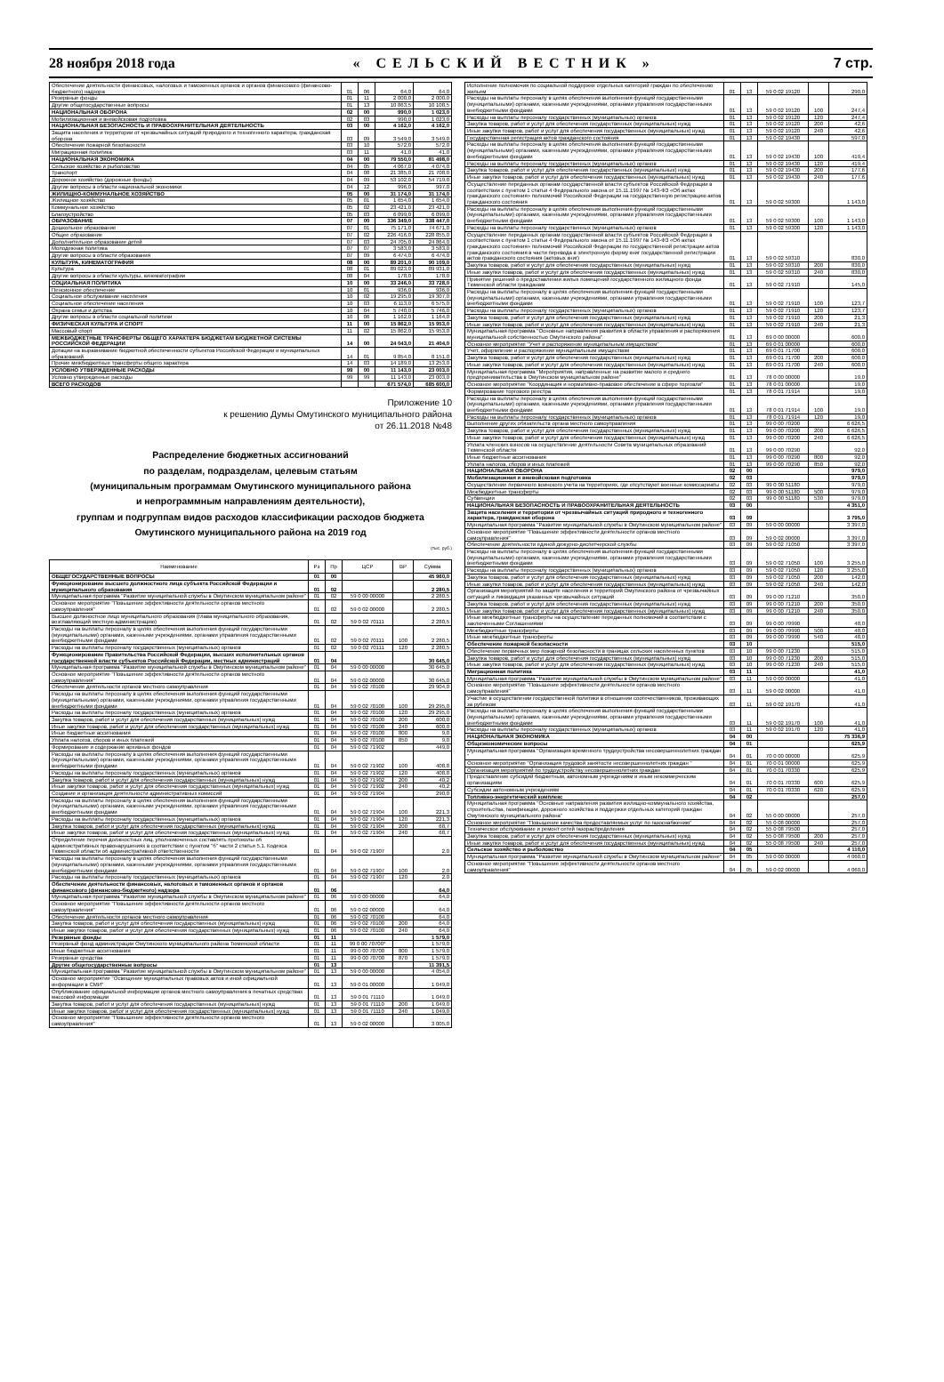28 ноября 2018 года « СЕЛЬСКИЙ ВЕСТНИК » 7 стр.
| Обеспечение деятельности финансовых, налоговых и таможенных органов и органов финансового (финансово-бюджетного) надзора | 01 | 06 | 64,0 | 64,0 |
| Резервные фонды | 01 | 11 | 2 000,0 | 2 000,0 |
| Другие общегосударственные вопросы | 01 | 13 | 10 863,5 | 10 108,5 |
| НАЦИОНАЛЬНАЯ ОБОРОНА | 02 | 00 | 990,0 | 1 023,0 |
| Мобилизационная и вневойсковая подготовка | 02 | 03 | 990,0 | 1 023,0 |
| НАЦИОНАЛЬНАЯ БЕЗОПАСНОСТЬ И ПРАВООХРАНИТЕЛЬНАЯ ДЕЯТЕЛЬНОСТЬ | 03 | 00 | 4 162,0 | 4 162,0 |
| Защита населения и территории от чрезвычайных ситуаций природного и техногенного характера, гражданская оборона | 03 | 09 | 3 549,0 | 3 549,0 |
| Обеспечение пожарной безопасности | 03 | 10 | 572,0 | 572,0 |
| Миграционная политика | 03 | 11 | 41,0 | 41,0 |
| НАЦИОНАЛЬНАЯ ЭКОНОМИКА | 04 | 00 | 79 550,0 | 81 498,0 |
| Сельское хозяйство и рыболовство | 04 | 05 | 4 067,0 | 4 074,0 |
| Транспорт | 04 | 08 | 21 385,0 | 21 708,0 |
| Дорожное хозяйство (дорожные фонды) | 04 | 09 | 53 102,0 | 54 719,0 |
| Другие вопросы в области национальной экономики | 04 | 12 | 996,0 | 997,0 |
| ЖИЛИЩНО-КОММУНАЛЬНОЕ ХОЗЯЙСТВО | 05 | 00 | 31 174,0 | 31 174,0 |
| Жилищное хозяйство | 05 | 01 | 1 654,0 | 1 654,0 |
| Коммунальное хозяйство | 05 | 02 | 23 421,0 | 23 421,0 |
| Благоустройство | 05 | 03 | 6 099,0 | 6 099,0 |
| ОБРАЗОВАНИЕ | 07 | 00 | 336 349,0 | 338 447,0 |
| Дошкольное образование | 07 | 01 | 75 171,0 | 74 671,0 |
| Общее образование | 07 | 02 | 226 416,0 | 228 855,0 |
| Дополнительное образование детей | 07 | 03 | 24 705,0 | 24 864,0 |
| Молодежная политика | 07 | 07 | 3 583,0 | 3 583,0 |
| Другие вопросы в области образования | 07 | 09 | 6 474,0 | 6 474,0 |
| КУЛЬТУРА, КИНЕМАТОГРАФИЯ | 08 | 00 | 89 201,0 | 90 109,0 |
| Культура | 08 | 01 | 89 023,0 | 89 931,0 |
| Другие вопросы в области культуры, кинематографии | 08 | 04 | 178,0 | 178,0 |
| СОЦИАЛЬНАЯ ПОЛИТИКА | 10 | 00 | 33 246,0 | 33 728,0 |
| Пенсионное обеспечение | 10 | 01 | 936,0 | 936,0 |
| Социальное обслуживание населения | 10 | 02 | 19 295,0 | 19 307,0 |
| Социальное обеспечение населения | 10 | 03 | 6 113,0 | 6 575,0 |
| Охрана семьи и детства | 10 | 04 | 5 740,0 | 5 746,0 |
| Другие вопросы в области социальной политики | 10 | 06 | 1 162,0 | 1 164,0 |
| ФИЗИЧЕСКАЯ КУЛЬТУРА И СПОРТ | 11 | 00 | 15 862,0 | 15 953,0 |
| Массовый спорт | 11 | 02 | 15 862,0 | 15 953,0 |
| МЕЖБЮДЖЕТНЫЕ ТРАНСФЕРТЫ ОБЩЕГО ХАРАКТЕРА БЮДЖЕТАМ БЮДЖЕТНОЙ СИСТЕМЫ РОССИЙСКОЙ ФЕДЕРАЦИИ | 14 | 00 | 24 043,0 | 21 404,0 |
| Дотации на выравнивание бюджетной обеспеченности субъектов Российской Федерации и муниципальных образований | 14 | 01 | 9 854,0 | 8 151,0 |
| Прочие межбюджетные трансферты общего характера | 14 | 03 | 14 189,0 | 13 253,0 |
| УСЛОВНО УТВЕРЖДЕННЫЕ РАСХОДЫ | 99 | 00 | 11 143,0 | 23 003,0 |
| Условно утвержденные расходы | 99 | 99 | 11 143,0 | 23 003,0 |
| ВСЕГО РАСХОДОВ | | | 671 574,0 | 685 600,0 |
Приложение 10
к решению Думы Омутинского муниципального района
от 26.11.2018 №48
Распределение бюджетных ассигнований
по разделам, подразделам, целевым статьям
(муниципальным программам Омутинского муниципального района
и непрограммным направлениям деятельности),
группам и подгруппам видов расходов классификации расходов бюджета
Омутинского муниципального района на 2019 год
(тыс. руб.)
| Наименование | Рз | Пр | ЦСР | ВР | Сумма |
| --- | --- | --- | --- | --- | --- |
| ОБЩЕГОСУДАРСТВЕННЫЕ ВОПРОСЫ | 01 | 00 | | | 45 960,0 |
| Функционирование высшего должностного лица субъекта Российской Федерации и муниципального образования | 01 | 02 | | | 2 280,5 |
| Муниципальная программа "Развитие муниципальной службы в Омутинском муниципальном районе" | 01 | 02 | 59 0 00 00000 | | 2 280,5 |
| Основное мероприятие "Повышение эффективности деятельности органов местного самоуправления" | 01 | 02 | 59 0 02 00000 | | 2 280,5 |
| Высшее должностное лицо муниципального образования (глава муниципального образования, возглавляющий местную администрацию) | 01 | 02 | 59 0 02 70111 | | 2 280,5 |
| Расходы на выплаты персоналу в целях обеспечения выполнения функций государственными (муниципальными) органами, казенными учреждениями, органами управления государственными внебюджетными фондами | 01 | 02 | 59 0 02 70111 | 100 | 2 280,5 |
| Расходы на выплаты персоналу государственных (муниципальных) органов | 01 | 02 | 59 0 02 70111 | 120 | 2 280,5 |
| Функционирование Правительства Российской Федерации, высших исполнительных органов государственной власти субъектов Российской Федерации, местных администраций | 01 | 04 | | | 30 645,0 |
| Муниципальная программа "Развитие муниципальной службы в Омутинском муниципальном районе" | 01 | 04 | 59 0 00 00000 | | 30 645,0 |
| Основное мероприятие "Повышение эффективности деятельности органов местного самоуправления" | 01 | 04 | 59 0 02 00000 | | 30 645,0 |
| Обеспечение деятельности органов местного самоуправления | 01 | 04 | 59 0 02 70100 | | 29 904,0 |
| Расходы на выплаты персоналу в целях обеспечения выполнения функций государственными (муниципальными) органами, казенными учреждениями, органами управления государственными внебюджетными фондами | 01 | 04 | 59 0 02 70100 | 100 | 29 295,0 |
| Расходы на выплаты персоналу государственных (муниципальных) органов | 01 | 04 | 59 0 02 70100 | 120 | 29 295,0 |
| Закупка товаров, работ и услуг для обеспечения государственных (муниципальных) нужд | 01 | 04 | 59 0 02 70100 | 200 | 600,0 |
| Иные закупки товаров, работ и услуг для обеспечения государственных (муниципальных) нужд | 01 | 04 | 59 0 02 70100 | 240 | 600,0 |
| Иные бюджетные ассигнования | 01 | 04 | 59 0 02 70100 | 800 | 9,0 |
| Уплата налогов, сборов и иных платежей | 01 | 04 | 59 0 02 70100 | 850 | 9,0 |
| Формирование и содержание архивных фондов | 01 | 04 | 59 0 02 71902 | | 449,0 |
| Расходы на выплаты персоналу в целях обеспечения выполнения функций государственными (муниципальными) органами, казенными учреждениями, органами управления государственными внебюджетными фондами | 01 | 04 | 59 0 02 71902 | 100 | 408,8 |
| Расходы на выплаты персоналу государственных (муниципальных) органов | 01 | 04 | 59 0 02 71902 | 120 | 408,8 |
| Закупка товаров, работ и услуг для обеспечения государственных (муниципальных) нужд | 01 | 04 | 59 0 02 71902 | 200 | 40,2 |
| Иные закупки товаров, работ и услуг для обеспечения государственных (муниципальных) нужд | 01 | 04 | 59 0 02 71902 | 240 | 40,2 |
| Создание и организация деятельности административных комиссий | 01 | 04 | 59 0 02 71904 | | 290,0 |
| Расходы на выплаты персоналу в целях обеспечения выполнения функций государственными (муниципальными) органами, казенными учреждениями, органами управления государственными внебюджетными фондами | 01 | 04 | 59 0 02 71904 | 100 | 221,3 |
| Расходы на выплаты персоналу государственных (муниципальных) органов | 01 | 04 | 59 0 02 71904 | 120 | 221,3 |
| Закупка товаров, работ и услуг для обеспечения государственных (муниципальных) нужд | 01 | 04 | 59 0 02 71904 | 200 | 68,7 |
| Иные закупки товаров, работ и услуг для обеспечения государственных (муниципальных) нужд | 01 | 04 | 59 0 02 71904 | 240 | 68,7 |
| Определение перечня должностных лиц, уполномоченных составлять протоколы об административных правонарушениях в соответствии с пунктом "б" части 2 статьи 5.1. Кодекса Тюменской области об административной ответственности | 01 | 04 | 59 0 02 71907 | | 2,0 |
| Расходы на выплаты персоналу в целях обеспечения выполнения функций государственными (муниципальными) органами, казенными учреждениями, органами управления государственными внебюджетными фондами | 01 | 04 | 59 0 02 71907 | 100 | 2,0 |
| Расходы на выплаты персоналу государственных (муниципальных) органов | 01 | 04 | 59 0 02 71907 | 120 | 2,0 |
| Обеспечение деятельности финансовых, налоговых и таможенных органов и органов финансового (финансово-бюджетного) надзора | 01 | 06 | | | 64,0 |
| Муниципальная программа "Развитие муниципальной службы в Омутинском муниципальном районе" | 01 | 06 | 59 0 00 00000 | | 64,0 |
| Основное мероприятие "Повышение эффективности деятельности органов местного самоуправления" | 01 | 06 | 59 0 02 00000 | | 64,0 |
| Обеспечение деятельности органов местного самоуправления | 01 | 06 | 59 0 02 70100 | | 64,0 |
| Закупка товаров, работ и услуг для обеспечения государственных (муниципальных) нужд | 01 | 06 | 59 0 02 70100 | 200 | 64,0 |
| Иные закупки товаров, работ и услуг для обеспечения государственных (муниципальных) нужд | 01 | 06 | 59 0 02 70100 | 240 | 64,0 |
| Резервные фонды | 01 | 11 | | | 1 579,0 |
| Резервный фонд администрации Омутинского муниципального района Тюменской области | 01 | 11 | 99 0 00 70700* | | 1 579,0 |
| Иные бюджетные ассигнования | 01 | 11 | 99 0 00 70700 | 800 | 1 579,0 |
| Резервные средства | 01 | 11 | 99 0 00 70700 | 870 | 1 579,0 |
| Другие общегосударственные вопросы | 01 | 13 | | | 11 391,5 |
| Муниципальная программа "Развитие муниципальной службы в Омутинском муниципальном районе" | 01 | 13 | 59 0 00 00000 | | 4 054,0 |
| Основное мероприятие "Освещение муниципальных правовых актов и иной официальной информации в СМИ" | 01 | 13 | 59 0 01 00000 | | 1 049,0 |
| Опубликование официальной информации органов местного самоуправления в печатных средствах массовой информации | 01 | 13 | 59 0 01 71110 | | 1 049,0 |
| Закупка товаров, работ и услуг для обеспечения государственных (муниципальных) нужд | 01 | 13 | 59 0 01 71110 | 200 | 1 049,0 |
| Иные закупки товаров, работ и услуг для обеспечения государственных (муниципальных) нужд | 01 | 13 | 59 0 01 71110 | 240 | 1 049,0 |
| Основное мероприятие "Повышение эффективности деятельности органов местного самоуправления" | 01 | 13 | 59 0 02 00000 | | 3 005,0 |
| Исполнение полномочия по социальной поддержке отдельных категорий граждан по обеспечению жильем | 01 | 13 | 59 0 02 19120 | | 290,0 |
| Расходы на выплаты персоналу в целях обеспечения выполнения функций государственными (муниципальными) органами, казенными учреждениями, органами управления государственными внебюджетными фондами | 01 | 13 | 59 0 02 19120 | 100 | 247,4 |
| Расходы на выплаты персоналу государственных (муниципальных) органов | 01 | 13 | 59 0 02 19120 | 120 | 247,4 |
| Закупка товаров, работ и услуг для обеспечения государственных (муниципальных) нужд | 01 | 13 | 59 0 02 19120 | 200 | 42,6 |
| Иные закупки товаров, работ и услуг для обеспечения государственных (муниципальных) нужд | 01 | 13 | 59 0 02 19120 | 240 | 42,6 |
| Государственная регистрация актов гражданского состояния | 01 | 13 | 59 0 02 19430 | | 597,0 |
| Расходы на выплаты персоналу в целях обеспечения выполнения функций государственными (муниципальными) органами, казенными учреждениями, органами управления государственными внебюджетными фондами | 01 | 13 | 59 0 02 19430 | 100 | 419,4 |
| Расходы на выплаты персоналу государственных (муниципальных) органов | 01 | 13 | 59 0 02 19430 | 120 | 419,4 |
| Закупка товаров, работ и услуг для обеспечения государственных (муниципальных) нужд | 01 | 13 | 59 0 02 19430 | 200 | 177,6 |
| Иные закупки товаров, работ и услуг для обеспечения государственных (муниципальных) нужд | 01 | 13 | 59 0 02 19430 | 240 | 177,6 |
| Осуществление переданных органам государственной власти субъектов Российской Федерации в соответствии с пунктом 1 статьи 4 Федерального закона от 15.11.1997 № 143-ФЗ «Об актах гражданского состояния» полномочий Российской Федерации на государственную регистрацию актов гражданского состояния | 01 | 13 | 59 0 02 59300 | | 1 143,0 |
| Расходы на выплаты персоналу в целях обеспечения выполнения функций государственными (муниципальными) органами, казенными учреждениями, органами управления государственными внебюджетными фондами | 01 | 13 | 59 0 02 59300 | 100 | 1 143,0 |
| Расходы на выплаты персоналу государственных (муниципальных) органов | 01 | 13 | 59 0 02 59300 | 120 | 1 143,0 |
| Осуществление переданных органам государственной власти субъектов Российской Федерации в соответствии с пунктом 1 статьи 4 Федерального закона от 15.11.1997 № 143-ФЗ «Об актах гражданского состояния» полномочий Российской Федерации по государственной регистрации актов гражданского состояния в части перевода в электронную форму книг государственной регистрации актов гражданского состояния (актовых книг) | 01 | 13 | 59 0 02 59310 | | 830,0 |
| Закупка товаров, работ и услуг для обеспечения государственных (муниципальных) нужд | 01 | 13 | 59 0 02 59310 | 200 | 830,0 |
| Иные закупки товаров, работ и услуг для обеспечения государственных (муниципальных) нужд | 01 | 13 | 59 0 02 59310 | 240 | 830,0 |
| Принятие решений о предоставлении жилых помещений государственного жилищного фонда Тюменской области гражданам | 01 | 13 | 59 0 02 71910 | | 145,0 |
| Расходы на выплаты персоналу в целях обеспечения выполнения функций государственными (муниципальными) органами, казенными учреждениями, органами управления государственными внебюджетными фондами | 01 | 13 | 59 0 02 71910 | 100 | 123,7 |
| Расходы на выплаты персоналу государственных (муниципальных) органов | 01 | 13 | 59 0 02 71910 | 120 | 123,7 |
| Закупка товаров, работ и услуг для обеспечения государственных (муниципальных) нужд | 01 | 13 | 59 0 02 71910 | 200 | 21,3 |
| Иные закупки товаров, работ и услуг для обеспечения государственных (муниципальных) нужд | 01 | 13 | 59 0 02 71910 | 240 | 21,3 |
| Муниципальная программа "Основные направления развития в области управления и распоряжения муниципальной собственностью Омутинского района" | 01 | 13 | 69 0 00 00000 | | 600,0 |
| Основное мероприятие "Учет и распоряжение муниципальным имуществом" | 01 | 13 | 69 0 01 00000 | | 600,0 |
| Учет, оформление и распоряжение муниципальным имуществом | 01 | 13 | 69 0 01 71700 | | 600,0 |
| Закупка товаров, работ и услуг для обеспечения государственных (муниципальных) нужд | 01 | 13 | 69 0 01 71700 | 200 | 600,0 |
| Иные закупки товаров, работ и услуг для обеспечения государственных (муниципальных) нужд | 01 | 13 | 69 0 01 71700 | 240 | 600,0 |
| Муниципальная программа "Мероприятия, направленные на развитие малого и среднего предпринимательства в Омутинском муниципальном районе" | 01 | 13 | 78 0 00 00000 | | 19,0 |
| Основное мероприятие "Координация и нормативно-правовое обеспечение в сфере торговли" | 01 | 13 | 78 0 01 00000 | | 19,0 |
| Формирование торгового реестра | 01 | 13 | 78 0 01 71914 | | 19,0 |
| Расходы на выплаты персоналу в целях обеспечения выполнения функций государственными (муниципальными) органами, казенными учреждениями, органами управления государственными внебюджетными фондами | 01 | 13 | 78 0 01 71914 | 100 | 19,0 |
| Расходы на выплаты персоналу государственных (муниципальных) органов | 01 | 13 | 78 0 01 71914 | 120 | 19,0 |
| Выполнение других обязательств органа местного самоуправления | 01 | 13 | 99 0 00 70200 | | 6 626,5 |
| Закупка товаров, работ и услуг для обеспечения государственных (муниципальных) нужд | 01 | 13 | 99 0 00 70200 | 200 | 6 626,5 |
| Иные закупки товаров, работ и услуг для обеспечения государственных (муниципальных) нужд | 01 | 13 | 99 0 00 70200 | 240 | 6 626,5 |
| Уплата членских взносов на осуществление деятельности Совета муниципальных образований Тюменской области | 01 | 13 | 99 0 00 70290 | | 92,0 |
| Иные бюджетные ассигнования | 01 | 13 | 99 0 00 70290 | 800 | 92,0 |
| Уплата налогов, сборов и иных платежей | 01 | 13 | 99 0 00 70290 | 850 | 92,0 |
| НАЦИОНАЛЬНАЯ ОБОРОНА | 02 | 00 | | | 979,0 |
| Мобилизационная и вневойсковая подготовка | 02 | 03 | | | 979,0 |
| Осуществление первичного воинского учета на территориях, где отсутствуют военные комиссариаты | 02 | 03 | 99 0 00 51180 | | 979,0 |
| Межбюджетные трансферты | 02 | 03 | 99 0 00 51180 | 500 | 979,0 |
| Субвенции | 02 | 03 | 99 0 00 51180 | 530 | 979,0 |
| НАЦИОНАЛЬНАЯ БЕЗОПАСНОСТЬ И ПРАВООХРАНИТЕЛЬНАЯ ДЕЯТЕЛЬНОСТЬ | 03 | 00 | | | 4 351,0 |
| Защита населения и территории от чрезвычайных ситуаций природного и техногенного характера, гражданская оборона | 03 | 09 | | | 3 795,0 |
| Муниципальная программа "Развитие муниципальной службы в Омутинском муниципальном районе" | 03 | 09 | 59 0 00 00000 | | 3 397,0 |
| Основное мероприятие "Повышение эффективности деятельности органов местного самоуправления" | 03 | 09 | 59 0 02 00000 | | 3 397,0 |
| Обеспечение деятельности единой дежурно-диспетчерской службы | 03 | 09 | 59 0 02 71050 | | 3 397,0 |
| Расходы на выплаты персоналу в целях обеспечения выполнения функций государственными (муниципальными) органами, казенными учреждениями, органами управления государственными внебюджетными фондами | 03 | 09 | 59 0 02 71050 | 100 | 3 255,0 |
| Расходы на выплаты персоналу государственных (муниципальных) органов | 03 | 09 | 59 0 02 71050 | 120 | 3 255,0 |
| Закупка товаров, работ и услуг для обеспечения государственных (муниципальных) нужд | 03 | 09 | 59 0 02 71050 | 200 | 142,0 |
| Иные закупки товаров, работ и услуг для обеспечения государственных (муниципальных) нужд | 03 | 09 | 59 0 02 71050 | 240 | 142,0 |
| Организация мероприятий по защите населения и территорий Омутинского района от чрезвычайных ситуаций и ликвидация указанных чрезвычайных ситуаций | 03 | 09 | 99 0 00 71210 | | 350,0 |
| Закупка товаров, работ и услуг для обеспечения государственных (муниципальных) нужд | 03 | 09 | 99 0 00 71210 | 200 | 350,0 |
| Иные закупки товаров, работ и услуг для обеспечения государственных (муниципальных) нужд | 03 | 09 | 99 0 00 71210 | 240 | 350,0 |
| Иные межбюджетные трансферты на осуществление переданных полномочий в соответствии с заключенными Соглашениями | 03 | 09 | 99 0 00 79990 | | 48,0 |
| Межбюджетные трансферты | 03 | 09 | 99 0 00 79990 | 500 | 48,0 |
| Иные межбюджетные трансферты | 03 | 09 | 99 0 00 79990 | 540 | 48,0 |
| Обеспечение пожарной безопасности | 03 | 10 | | | 515,0 |
| Обеспечение первичных мер пожарной безопасности в границах сельских населенных пунктов | 03 | 10 | 99 0 00 71230 | | 515,0 |
| Закупка товаров, работ и услуг для обеспечения государственных (муниципальных) нужд | 03 | 10 | 99 0 00 71230 | 200 | 515,0 |
| Иные закупки товаров, работ и услуг для обеспечения государственных (муниципальных) нужд | 03 | 10 | 99 0 00 71230 | 240 | 515,0 |
| Миграционная политика | 03 | 11 | | | 41,0 |
| Муниципальная программа "Развитие муниципальной службы в Омутинском муниципальном районе" | 03 | 11 | 59 0 00 00000 | | 41,0 |
| Основное мероприятие "Повышение эффективности деятельности органов местного самоуправления" | 03 | 11 | 59 0 02 00000 | | 41,0 |
| Участие в осуществлении государственной политики в отношении соотечественников, проживающих за рубежом | 03 | 11 | 59 0 02 19170 | | 41,0 |
| Расходы на выплаты персоналу в целях обеспечения выполнения функций государственными (муниципальными) органами, казенными учреждениями, органами управления государственными внебюджетными фондами | 03 | 11 | 59 0 02 19170 | 100 | 41,0 |
| Расходы на выплаты персоналу государственных (муниципальных) органов | 03 | 11 | 59 0 02 19170 | 120 | 41,0 |
| НАЦИОНАЛЬНАЯ ЭКОНОМИКА | 04 | 00 | | | 75 336,9 |
| Общеэкономические вопросы | 04 | 01 | | | 625,9 |
| Муниципальная программа "Организация временного трудоустройства несовершеннолетних граждан " | 04 | 01 | 70 0 00 00000 | | 625,9 |
| Основное мероприятие "Организация трудовой занятости несовершеннолетних граждан " | 04 | 01 | 70 0 01 00000 | | 625,9 |
| Организация мероприятий по трудоустройству несовершеннолетних граждан | 04 | 01 | 70 0 01 70330 | | 625,9 |
| Предоставление субсидий бюджетным, автономным учреждениям и иным некоммерческим организациям | 04 | 01 | 70 0 01 70330 | 600 | 625,9 |
| Субсидии автономным учреждениям | 04 | 01 | 70 0 01 70330 | 620 | 625,9 |
| Топливно-энергетический комплекс | 04 | 02 | | | 257,0 |
| Муниципальная программа "Основные направления развития жилищно-коммунального хозяйства, строительства, газификации, дорожного хозяйства и поддержки отдельных категорий граждан Омутинского муниципального района" | 04 | 02 | 55 0 00 00000 | | 257,0 |
| Основное мероприятие "Повышение качества предоставляемых услуг по газоснабжению" | 04 | 02 | 55 0 08 00000 | | 257,0 |
| Техническое обслуживание и ремонт сетей газораспределения | 04 | 02 | 55 0 08 79500 | | 257,0 |
| Закупка товаров, работ и услуг для обеспечения государственных (муниципальных) нужд | 04 | 02 | 55 0 08 79500 | 200 | 257,0 |
| Иные закупки товаров, работ и услуг для обеспечения государственных (муниципальных) нужд | 04 | 02 | 55 0 08 79500 | 240 | 257,0 |
| Сельское хозяйство и рыболовство | 04 | 05 | | | 4 110,0 |
| Муниципальная программа "Развитие муниципальной службы в Омутинском муниципальном районе" | 04 | 05 | 59 0 00 00000 | | 4 060,0 |
| Основное мероприятие "Повышение эффективности деятельности органов местного самоуправления" | 04 | 05 | 59 0 02 00000 | | 4 060,0 |